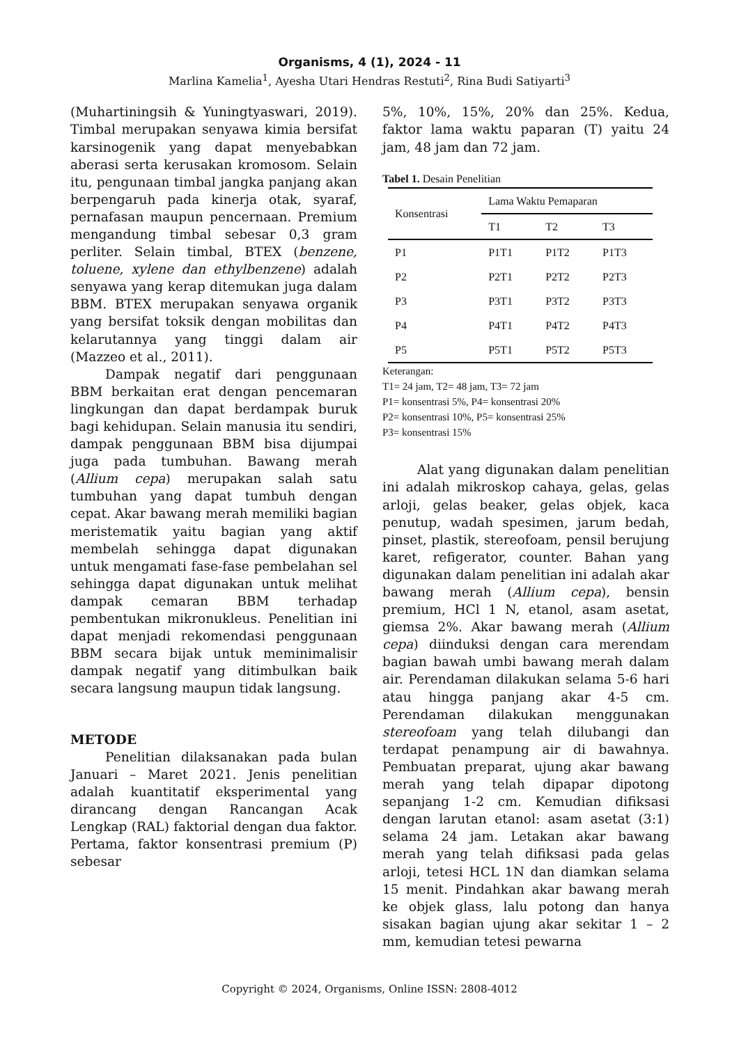Organisms, 4 (1), 2024 - 11
Marlina Kamelia<sup>1</sup>, Ayesha Utari Hendras Restuti<sup>2</sup>, Rina Budi Satiyarti<sup>3</sup>
(Muhartiningsih & Yuningtyaswari, 2019). Timbal merupakan senyawa kimia bersifat karsinogenik yang dapat menyebabkan aberasi serta kerusakan kromosom. Selain itu, pengunaan timbal jangka panjang akan berpengaruh pada kinerja otak, syaraf, pernafasan maupun pencernaan. Premium mengandung timbal sebesar 0,3 gram perliter. Selain timbal, BTEX (benzene, toluene, xylene dan ethylbenzene) adalah senyawa yang kerap ditemukan juga dalam BBM. BTEX merupakan senyawa organik yang bersifat toksik dengan mobilitas dan kelarutannya yang tinggi dalam air (Mazzeo et al., 2011).
Dampak negatif dari penggunaan BBM berkaitan erat dengan pencemaran lingkungan dan dapat berdampak buruk bagi kehidupan. Selain manusia itu sendiri, dampak penggunaan BBM bisa dijumpai juga pada tumbuhan. Bawang merah (Allium cepa) merupakan salah satu tumbuhan yang dapat tumbuh dengan cepat. Akar bawang merah memiliki bagian meristematik yaitu bagian yang aktif membelah sehingga dapat digunakan untuk mengamati fase-fase pembelahan sel sehingga dapat digunakan untuk melihat dampak cemaran BBM terhadap pembentukan mikronukleus. Penelitian ini dapat menjadi rekomendasi penggunaan BBM secara bijak untuk meminimalisir dampak negatif yang ditimbulkan baik secara langsung maupun tidak langsung.
METODE
Penelitian dilaksanakan pada bulan Januari – Maret 2021. Jenis penelitian adalah kuantitatif eksperimental yang dirancang dengan Rancangan Acak Lengkap (RAL) faktorial dengan dua faktor. Pertama, faktor konsentrasi premium (P) sebesar
5%, 10%, 15%, 20% dan 25%. Kedua, faktor lama waktu paparan (T) yaitu 24 jam, 48 jam dan 72 jam.
Tabel 1. Desain Penelitian
| Konsentrasi | Lama Waktu Pemaparan | | |
| --- | --- | --- | --- |
| | T1 | T2 | T3 |
| P1 | P1T1 | P1T2 | P1T3 |
| P2 | P2T1 | P2T2 | P2T3 |
| P3 | P3T1 | P3T2 | P3T3 |
| P4 | P4T1 | P4T2 | P4T3 |
| P5 | P5T1 | P5T2 | P5T3 |
Keterangan:
T1= 24 jam, T2= 48 jam, T3= 72 jam
P1= konsentrasi 5%, P4= konsentrasi 20%
P2= konsentrasi 10%, P5= konsentrasi 25%
P3= konsentrasi 15%
Alat yang digunakan dalam penelitian ini adalah mikroskop cahaya, gelas, gelas arloji, gelas beaker, gelas objek, kaca penutup, wadah spesimen, jarum bedah, pinset, plastik, stereofoam, pensil berujung karet, refigerator, counter. Bahan yang digunakan dalam penelitian ini adalah akar bawang merah (Allium cepa), bensin premium, HCl 1 N, etanol, asam asetat, giemsa 2%. Akar bawang merah (Allium cepa) diinduksi dengan cara merendam bagian bawah umbi bawang merah dalam air. Perendaman dilakukan selama 5-6 hari atau hingga panjang akar 4-5 cm. Perendaman dilakukan menggunakan stereofoam yang telah dilubangi dan terdapat penampung air di bawahnya. Pembuatan preparat, ujung akar bawang merah yang telah dipapar dipotong sepanjang 1-2 cm. Kemudian difiksasi dengan larutan etanol: asam asetat (3:1) selama 24 jam. Letakan akar bawang merah yang telah difiksasi pada gelas arloji, tetesi HCL 1N dan diamkan selama 15 menit. Pindahkan akar bawang merah ke objek glass, lalu potong dan hanya sisakan bagian ujung akar sekitar 1 – 2 mm, kemudian tetesi pewarna
Copyright © 2024, Organisms, Online ISSN: 2808-4012